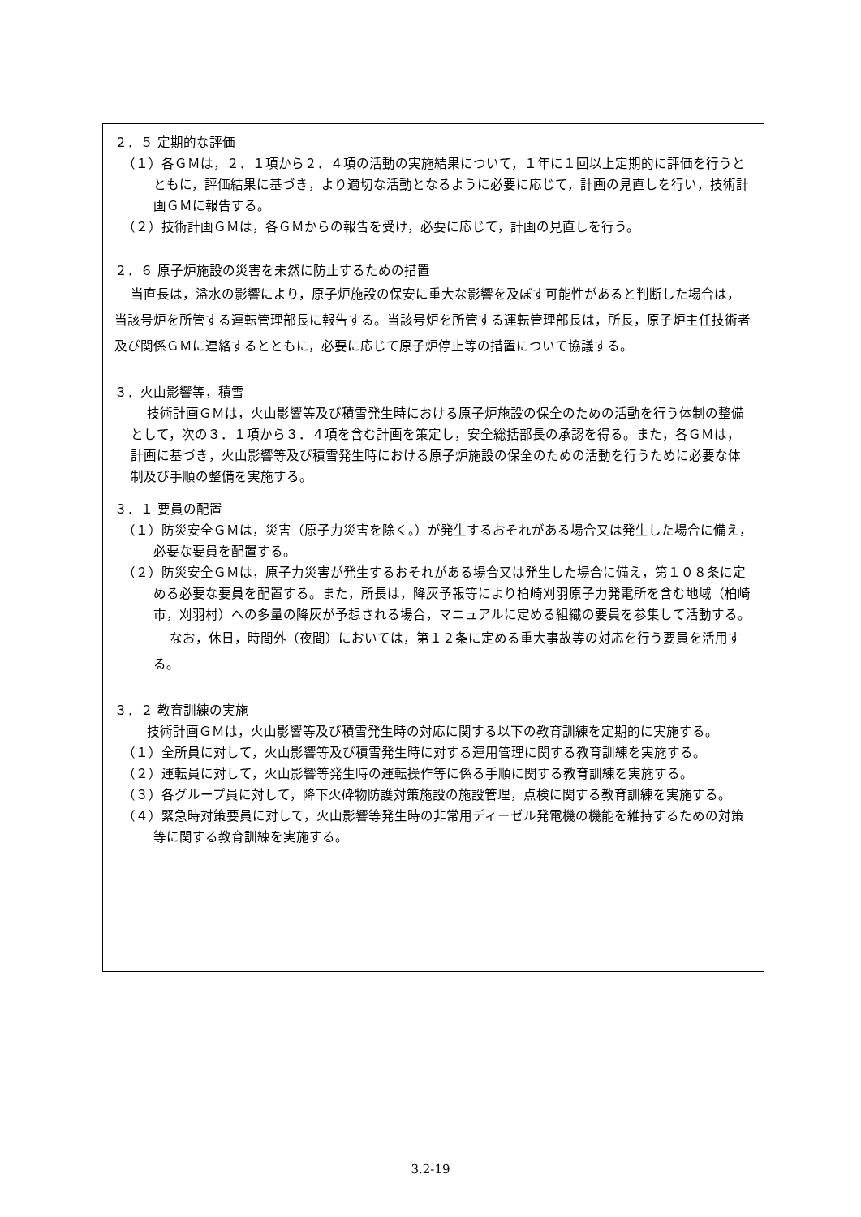２．５ 定期的な評価
（１）各ＧＭは，２．１項から２．４項の活動の実施結果について，１年に１回以上定期的に評価を行うとともに，評価結果に基づき，より適切な活動となるように必要に応じて，計画の見直しを行い，技術計画ＧＭに報告する。
（２）技術計画ＧＭは，各ＧＭからの報告を受け，必要に応じて，計画の見直しを行う。
２．６ 原子炉施設の災害を未然に防止するための措置
当直長は，溢水の影響により，原子炉施設の保安に重大な影響を及ぼす可能性があると判断した場合は，当該号炉を所管する運転管理部長に報告する。当該号炉を所管する運転管理部長は，所長，原子炉主任技術者及び関係ＧＭに連絡するとともに，必要に応じて原子炉停止等の措置について協議する。
３．火山影響等，積雪
技術計画ＧＭは，火山影響等及び積雪発生時における原子炉施設の保全のための活動を行う体制の整備として，次の３．１項から３．４項を含む計画を策定し，安全総括部長の承認を得る。また，各ＧＭは，計画に基づき，火山影響等及び積雪発生時における原子炉施設の保全のための活動を行うために必要な体制及び手順の整備を実施する。
３．１ 要員の配置
（１）防災安全ＧＭは，災害（原子力災害を除く。）が発生するおそれがある場合又は発生した場合に備え，必要な要員を配置する。
（２）防災安全ＧＭは，原子力災害が発生するおそれがある場合又は発生した場合に備え，第１０８条に定める必要な要員を配置する。また，所長は，降灰予報等により柏崎刈羽原子力発電所を含む地域（柏崎市，刈羽村）への多量の降灰が予想される場合，マニュアルに定める組織の要員を参集して活動する。
なお，休日，時間外（夜間）においては，第１２条に定める重大事故等の対応を行う要員を活用する。
３．２ 教育訓練の実施
技術計画ＧＭは，火山影響等及び積雪発生時の対応に関する以下の教育訓練を定期的に実施する。
（１）全所員に対して，火山影響等及び積雪発生時に対する運用管理に関する教育訓練を実施する。
（２）運転員に対して，火山影響等発生時の運転操作等に係る手順に関する教育訓練を実施する。
（３）各グループ員に対して，降下火砕物防護対策施設の施設管理，点検に関する教育訓練を実施する。
（４）緊急時対策要員に対して，火山影響等発生時の非常用ディーゼル発電機の機能を維持するための対策等に関する教育訓練を実施する。
3.2-19